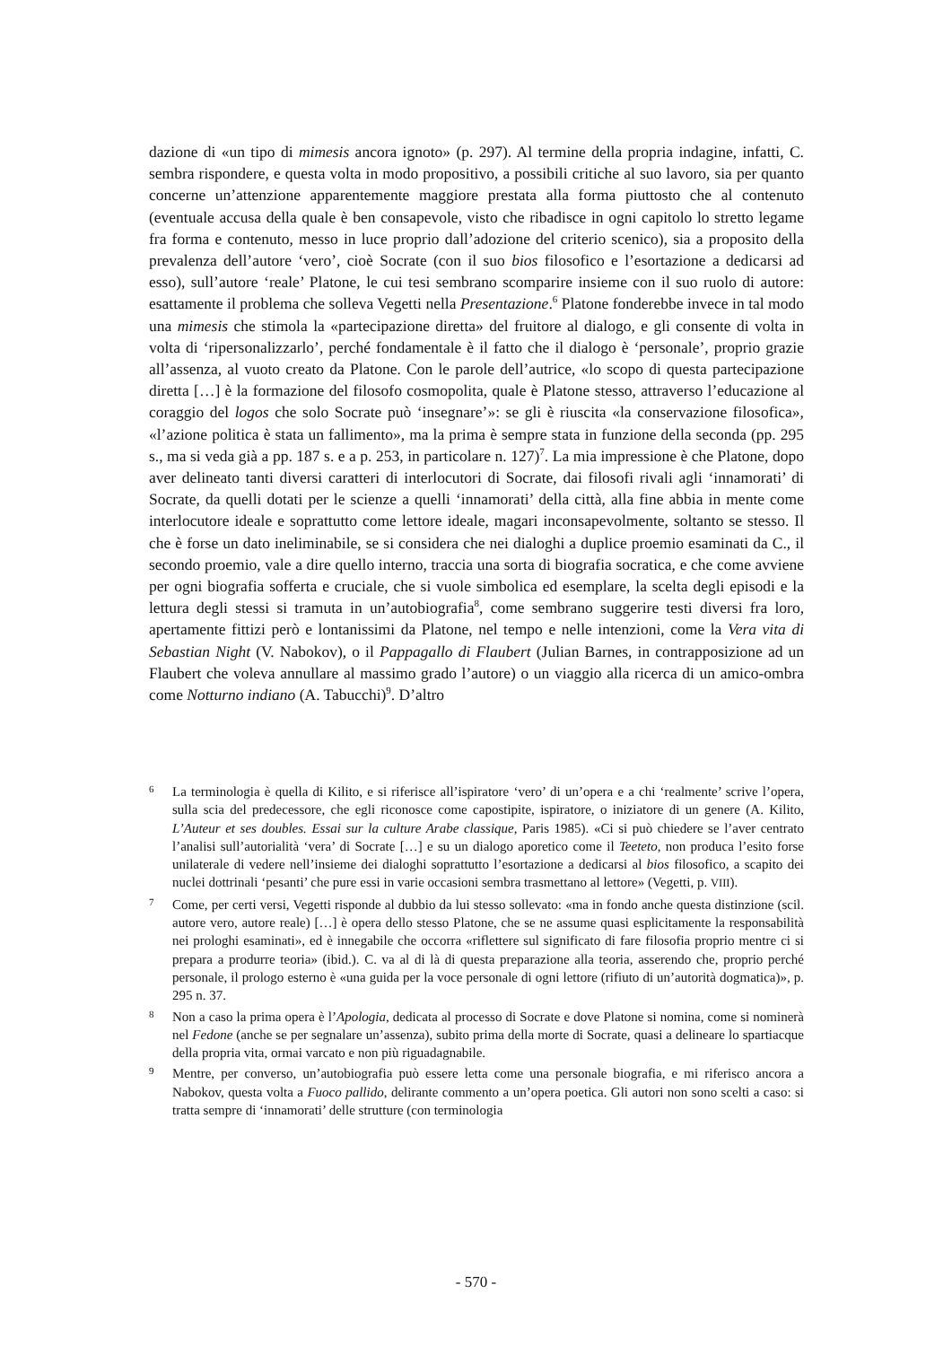dazione di «un tipo di mimesis ancora ignoto» (p. 297). Al termine della propria indagine, infatti, C. sembra rispondere, e questa volta in modo propositivo, a possibili critiche al suo lavoro, sia per quanto concerne un’attenzione apparentemente maggiore prestata alla forma piuttosto che al contenuto (eventuale accusa della quale è ben consapevole, visto che ribadisce in ogni capitolo lo stretto legame fra forma e contenuto, messo in luce proprio dall’adozione del criterio scenico), sia a proposito della prevalenza dell’autore ‘vero’, cioè Socrate (con il suo bios filosofico e l’esortazione a dedicarsi ad esso), sull’autore ‘reale’ Platone, le cui tesi sembrano scomparire insieme con il suo ruolo di autore: esattamente il problema che solleva Vegetti nella Presentazione.<sup>6</sup> Platone fonderebbe invece in tal modo una mimesis che stimola la «partecipazione diretta» del fruitore al dialogo, e gli consente di volta in volta di ‘ripersonalizzarlo’, perché fondamentale è il fatto che il dialogo è ‘personale’, proprio grazie all’assenza, al vuoto creato da Platone. Con le parole dell’autrice, «lo scopo di questa partecipazione diretta […] è la formazione del filosofo cosmopolita, quale è Platone stesso, attraverso l’educazione al coraggio del logos che solo Socrate può ‘insegnare’»: se gli è riuscita «la conservazione filosofica», «l’azione politica è stata un fallimento», ma la prima è sempre stata in funzione della seconda (pp. 295 s., ma si veda già a pp. 187 s. e a p. 253, in particolare n. 127)<sup>7</sup>. La mia impressione è che Platone, dopo aver delineato tanti diversi caratteri di interlocutori di Socrate, dai filosofi rivali agli ‘innamorati’ di Socrate, da quelli dotati per le scienze a quelli ‘innamorati’ della città, alla fine abbia in mente come interlocutore ideale e soprattutto come lettore ideale, magari inconsapevolmente, soltanto se stesso. Il che è forse un dato ineliminabile, se si considera che nei dialoghi a duplice proemio esaminati da C., il secondo proemio, vale a dire quello interno, traccia una sorta di biografia socratica, e che come avviene per ogni biografia sofferta e cruciale, che si vuole simbolica ed esemplare, la scelta degli episodi e la lettura degli stessi si tramuta in un’autobiografia<sup>8</sup>, come sembrano suggerire testi diversi fra loro, apertamente fittizi però e lontanissimi da Platone, nel tempo e nelle intenzioni, come la Vera vita di Sebastian Night (V. Nabokov), o il Pappagallo di Flaubert (Julian Barnes, in contrapposizione ad un Flaubert che voleva annullare al massimo grado l’autore) o un viaggio alla ricerca di un amico-ombra come Notturno indiano (A. Tabucchi)<sup>9</sup>. D’altro
6 La terminologia è quella di Kilito, e si riferisce all’ispiratore ‘vero’ di un’opera e a chi ‘realmente’ scrive l’opera, sulla scia del predecessore, che egli riconosce come capostipite, ispiratore, o iniziatore di un genere (A. Kilito, L’Auteur et ses doubles. Essai sur la culture Arabe classique, Paris 1985). «Ci si può chiedere se l’aver centrato l’analisi sull’autorialità ‘vera’ di Socrate […] e su un dialogo aporetico come il Teeteto, non produca l’esito forse unilaterale di vedere nell’insieme dei dialoghi soprattutto l’esortazione a dedicarsi al bios filosofico, a scapito dei nuclei dottrinali ‘pesanti’ che pure essi in varie occasioni sembra trasmettano al lettore» (Vegetti, p. VIII).
7 Come, per certi versi, Vegetti risponde al dubbio da lui stesso sollevato: «ma in fondo anche questa distinzione (scil. autore vero, autore reale) […] è opera dello stesso Platone, che se ne assume quasi esplicitamente la responsabilità nei prologhi esaminati», ed è innegabile che occorra «riflettere sul significato di fare filosofia proprio mentre ci si prepara a produrre teoria» (ibid.). C. va al di là di questa preparazione alla teoria, asserendo che, proprio perché personale, il prologo esterno è «una guida per la voce personale di ogni lettore (rifiuto di un’autorità dogmatica)», p. 295 n. 37.
8 Non a caso la prima opera è l’Apologia, dedicata al processo di Socrate e dove Platone si nomina, come si nominerà nel Fedone (anche se per segnalare un’assenza), subito prima della morte di Socrate, quasi a delineare lo spartiacque della propria vita, ormai varcato e non più riguadagnabile.
9 Mentre, per converso, un’autobiografia può essere letta come una personale biografia, e mi riferisco ancora a Nabokov, questa volta a Fuoco pallido, delirante commento a un’opera poetica. Gli autori non sono scelti a caso: si tratta sempre di ‘innamorati’ delle strutture (con terminologia
- 570 -